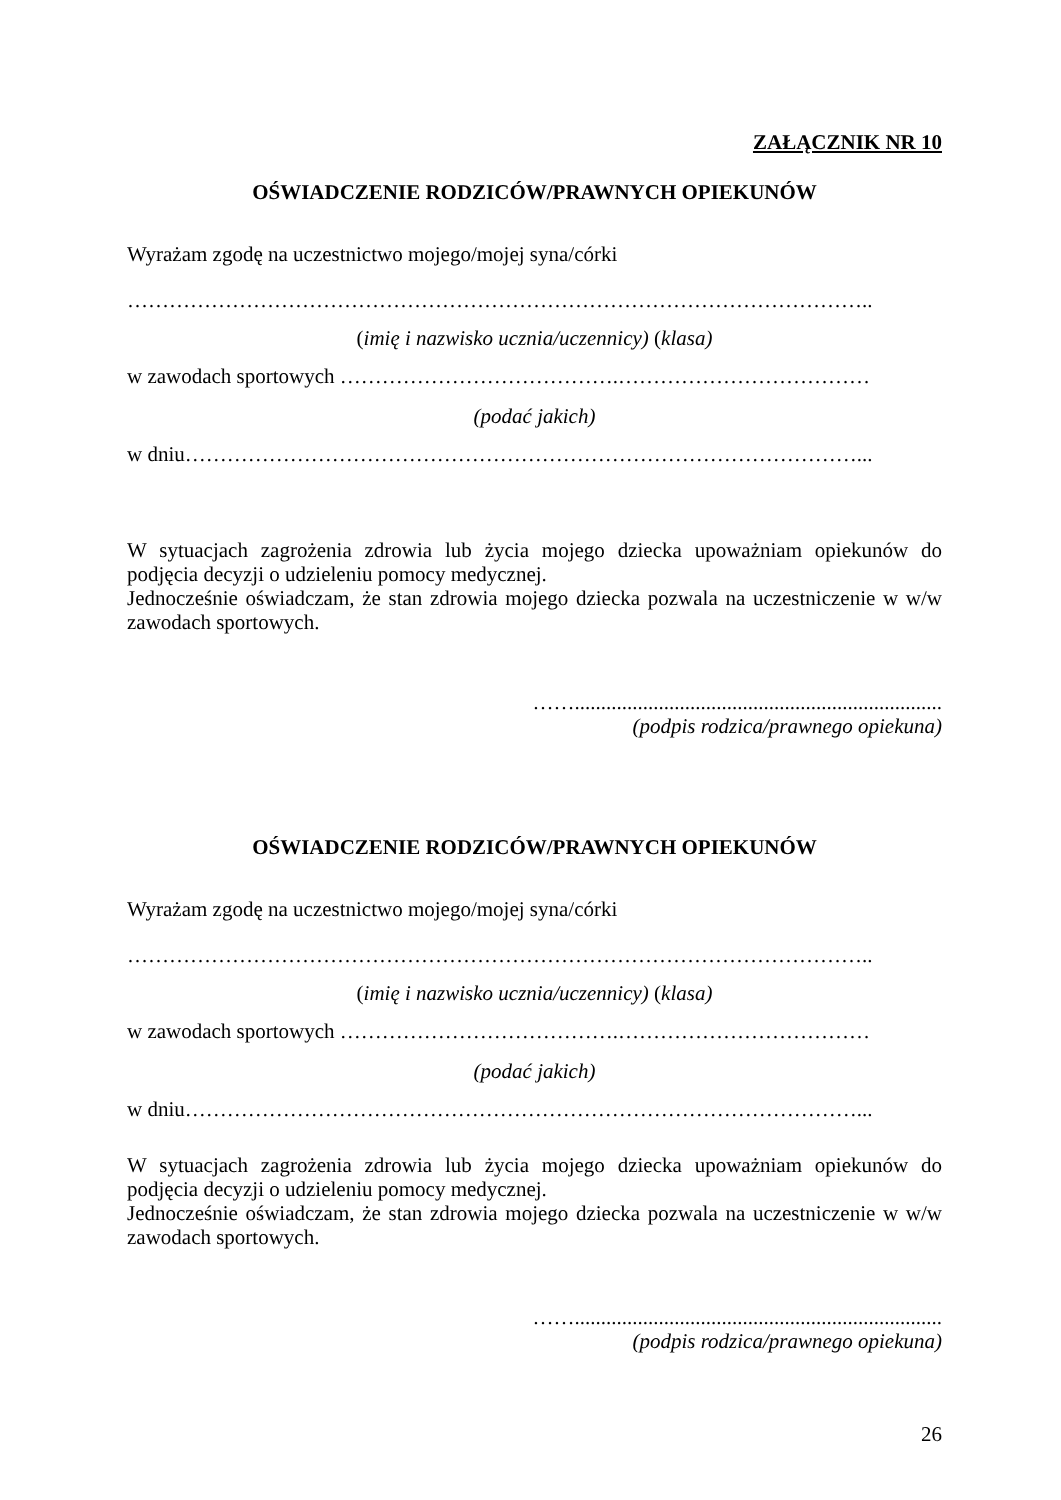ZAŁĄCZNIK NR 10
OŚWIADCZENIE RODZICÓW/PRAWNYCH OPIEKUNÓW
Wyrażam zgodę na uczestnictwo mojego/mojej syna/córki
……………………………………………………………………………………………..
(imię i nazwisko ucznia/uczennicy) (klasa)
w zawodach sportowych ………………………………….………………………………
(podać jakich)
w dniu……………………………………………………………………………………...
W sytuacjach zagrożenia zdrowia lub życia mojego dziecka upoważniam opiekunów do podjęcia decyzji o udzieleniu pomocy medycznej.
Jednocześnie oświadczam, że stan zdrowia mojego dziecka pozwala na uczestniczenie w w/w zawodach sportowych.
……......................................................................
(podpis rodzica/prawnego opiekuna)
OŚWIADCZENIE RODZICÓW/PRAWNYCH OPIEKUNÓW
Wyrażam zgodę na uczestnictwo mojego/mojej syna/córki
……………………………………………………………………………………………..
(imię i nazwisko ucznia/uczennicy) (klasa)
w zawodach sportowych ………………………………….………………………………
(podać jakich)
w dniu……………………………………………………………………………………...
W sytuacjach zagrożenia zdrowia lub życia mojego dziecka upoważniam opiekunów do podjęcia decyzji o udzieleniu pomocy medycznej.
Jednocześnie oświadczam, że stan zdrowia mojego dziecka pozwala na uczestniczenie w w/w zawodach sportowych.
……......................................................................
(podpis rodzica/prawnego opiekuna)
26